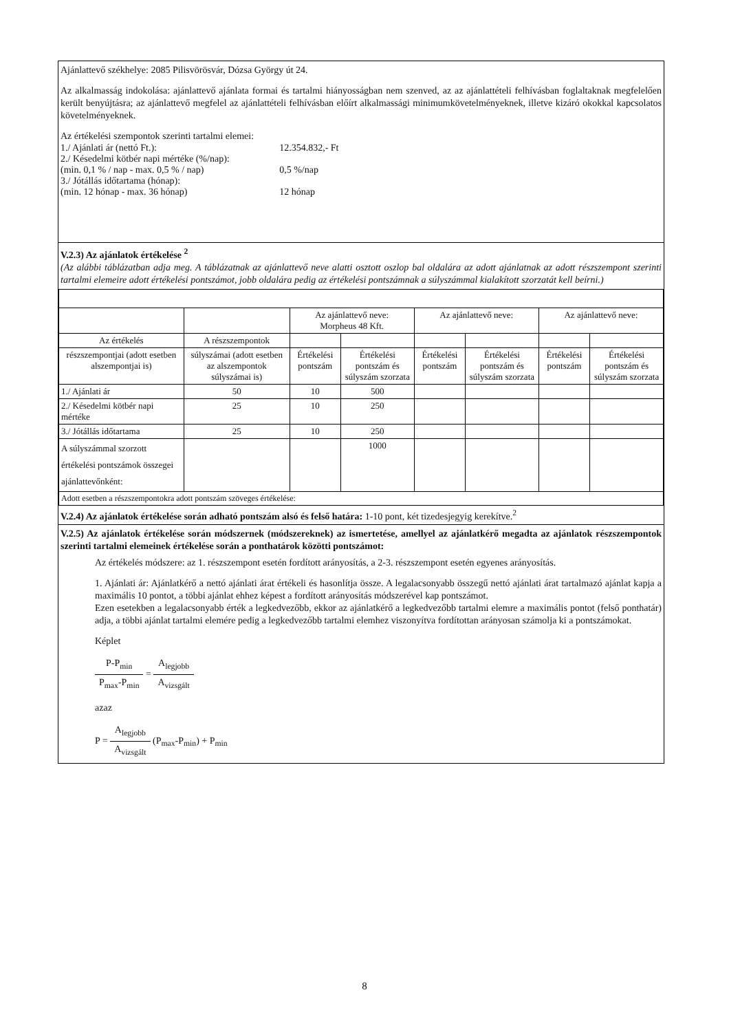Ajánlattevő székhelye: 2085 Pilisvörösvár, Dózsa György út 24.
Az alkalmasság indokolása: ajánlattevő ajánlata formai és tartalmi hiányosságban nem szenved, az az ajánlattételi felhívásban foglaltaknak megfelelően került benyújtásra; az ajánlattevő megfelel az ajánlattételi felhívásban előírt alkalmassági minimumkövetelményeknek, illetve kizáró okokkal kapcsolatos követelményeknek.
Az értékelési szempontok szerinti tartalmi elemei:
| 1./ Ajánlati ár (nettó Ft.): | 12.354.832,- Ft |
| 2./ Késedelmi kötbér napi mértéke (%/nap): (min. 0,1 % / nap - max. 0,5 % / nap) | 0,5 %/nap |
| 3./ Jótállás időtartama (hónap): (min. 12 hónap - max. 36 hónap) | 12 hónap |
V.2.3) Az ajánlatok értékelése <sup>2</sup>
(Az alábbi táblázatban adja meg. A táblázatnak az ajánlattevő neve alatti osztott oszlop bal oldalára az adott ajánlatnak az adott részszempont szerinti tartalmi elemeire adott értékelési pontszámot, jobb oldalára pedig az értékelési pontszámnak a súlyszámmal kialakított szorzatát kell beírni.)
| | | Az ajánlattevő neve: Morpheus 48 Kft. | | Az ajánlattevő neve: | | Az ajánlattevő neve: | |
| Az értékelés | A részszempontok | | | | | | |
| részszempontjai (adott esetben alszempontjai is) | súlyszámai (adott esetben az alszempontok súlyszámai is) | Értékelési pontszám | Értékelési pontszám és súlyszám szorzata | Értékelési pontszám | Értékelési pontszám és súlyszám szorzata | Értékelési pontszám | Értékelési pontszám és súlyszám szorzata |
| 1./ Ajánlati ár | 50 | 10 | 500 | | | | |
| 2./ Késedelmi kötbér napi mértéke | 25 | 10 | 250 | | | | |
| 3./ Jótállás időtartama | 25 | 10 | 250 | | | | |
| A súlyszámmal szorzott értékelési pontszámok összegei ajánlattevőnként: | | | 1000 | | | | |
| Adott esetben a részszempontokra adott pontszám szöveges értékelése: | | | | | | | |
V.2.4) Az ajánlatok értékelése során adható pontszám alsó és felső határa: 1-10 pont, két tizedesjegyig kerekítve.<sup>2</sup>
V.2.5) Az ajánlatok értékelése során módszernek (módszereknek) az ismertetése, amellyel az ajánlatkérő megadta az ajánlatok részszempontok szerinti tartalmi elemeinek értékelése során a ponthatárok közötti pontszámot:
Az értékelés módszere: az 1. részszempont esetén fordított arányosítás, a 2-3. részszempont esetén egyenes arányosítás.
1. Ajánlati ár: Ajánlatkérő a nettó ajánlati árat értékeli és hasonlítja össze. A legalacsonyabb összegű nettó ajánlati árat tartalmazó ajánlat kapja a maximális 10 pontot, a többi ajánlat ehhez képest a fordított arányosítás módszerével kap pontszámot.
Ezen esetekben a legalacsonyabb érték a legkedvezőbb, ekkor az ajánlatkérő a legkedvezőbb tartalmi elemre a maximális pontot (felső ponthatár) adja, a többi ajánlat tartalmi elemére pedig a legkedvezőbb tartalmi elemhez viszonyítva fordítottan arányosan számolja ki a pontszámokat.
Képlet
P-P<sub>min</sub> P<sub>max</sub>-P<sub>min</sub> = A<sub>legjobb</sub> A<sub>vizsgált</sub>
azaz
P = A<sub>legjobb</sub> A<sub>vizsgált</sub> (P<sub>max</sub>-P<sub>min</sub>) + P<sub>min</sub>
8